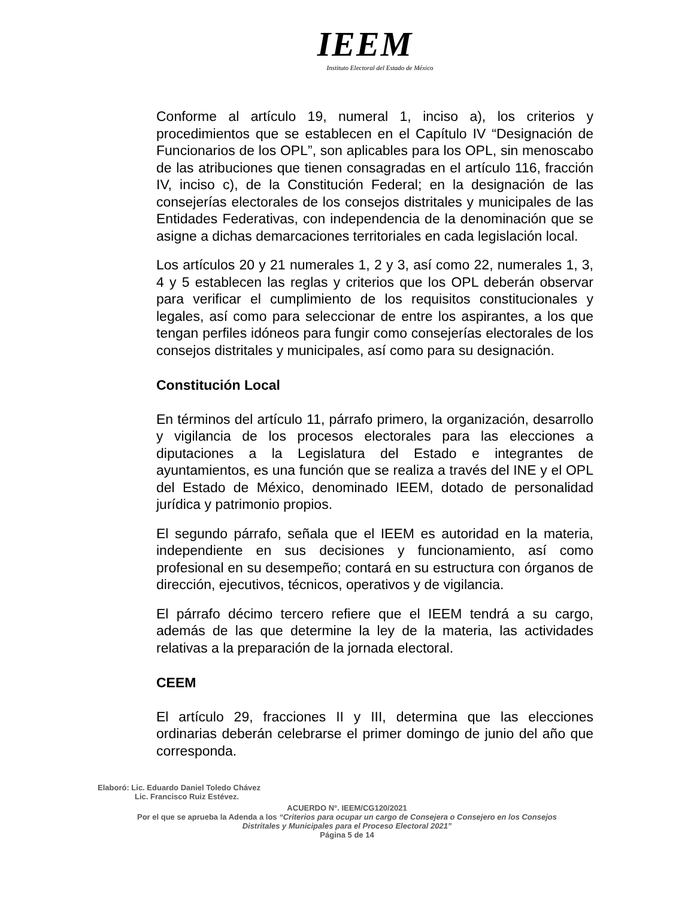IEEM
Instituto Electoral del Estado de México
Conforme al artículo 19, numeral 1, inciso a), los criterios y procedimientos que se establecen en el Capítulo IV “Designación de Funcionarios de los OPL”, son aplicables para los OPL, sin menoscabo de las atribuciones que tienen consagradas en el artículo 116, fracción IV, inciso c), de la Constitución Federal; en la designación de las consejerías electorales de los consejos distritales y municipales de las Entidades Federativas, con independencia de la denominación que se asigne a dichas demarcaciones territoriales en cada legislación local.
Los artículos 20 y 21 numerales 1, 2 y 3, así como 22, numerales 1, 3, 4 y 5 establecen las reglas y criterios que los OPL deberán observar para verificar el cumplimiento de los requisitos constitucionales y legales, así como para seleccionar de entre los aspirantes, a los que tengan perfiles idóneos para fungir como consejerías electorales de los consejos distritales y municipales, así como para su designación.
Constitución Local
En términos del artículo 11, párrafo primero, la organización, desarrollo y vigilancia de los procesos electorales para las elecciones a diputaciones a la Legislatura del Estado e integrantes de ayuntamientos, es una función que se realiza a través del INE y el OPL del Estado de México, denominado IEEM, dotado de personalidad jurídica y patrimonio propios.
El segundo párrafo, señala que el IEEM es autoridad en la materia, independiente en sus decisiones y funcionamiento, así como profesional en su desempeño; contará en su estructura con órganos de dirección, ejecutivos, técnicos, operativos y de vigilancia.
El párrafo décimo tercero refiere que el IEEM tendrá a su cargo, además de las que determine la ley de la materia, las actividades relativas a la preparación de la jornada electoral.
CEEM
El artículo 29, fracciones II y III, determina que las elecciones ordinarias deberán celebrarse el primer domingo de junio del año que corresponda.
Elaboró: Lic. Eduardo Daniel Toledo Chávez
Lic. Francisco Ruiz Estévez.
ACUERDO N°. IEEM/CG120/2021
Por el que se aprueba la Adenda a los “Criterios para ocupar un cargo de Consejera o Consejero en los Consejos
Distritales y Municipales para el Proceso Electoral 2021”
Página 5 de 14